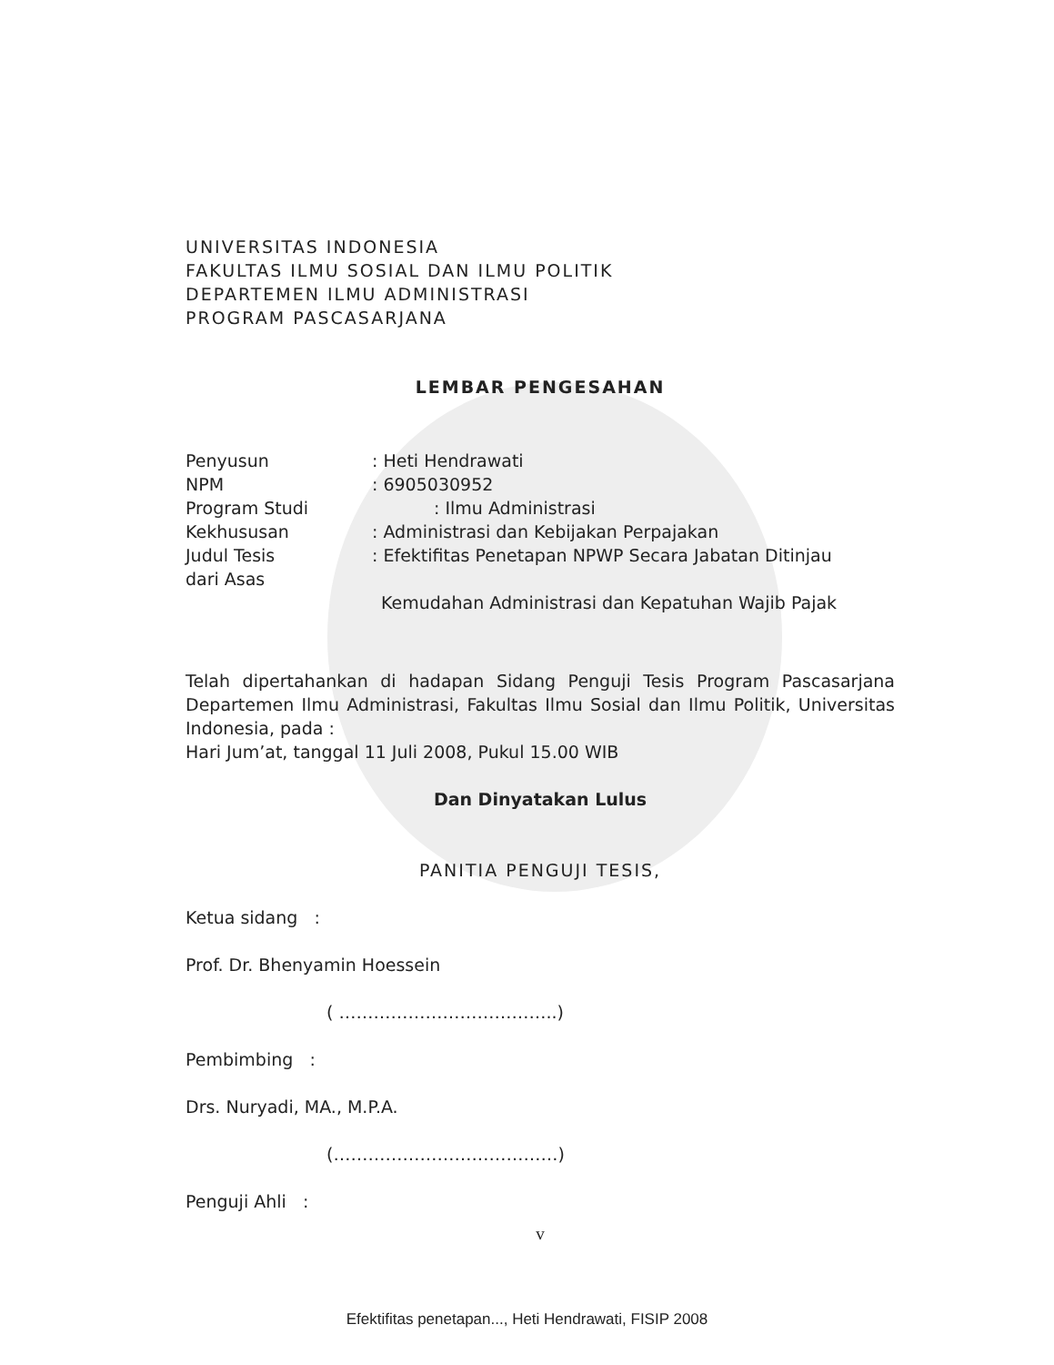UNIVERSITAS INDONESIA
FAKULTAS ILMU SOSIAL DAN ILMU POLITIK
DEPARTEMEN ILMU ADMINISTRASI
PROGRAM PASCASARJANA
LEMBAR PENGESAHAN
Penyusun: Heti Hendrawati
NPM: 6905030952
Program Studi: Ilmu Administrasi
Kekhususan: Administrasi dan Kebijakan Perpajakan
Judul Tesis: Efektifitas Penetapan NPWP Secara Jabatan Ditinjau
dari Asas
Kemudahan Administrasi dan Kepatuhan Wajib Pajak
Telah dipertahankan di hadapan Sidang Penguji Tesis Program Pascasarjana Departemen Ilmu Administrasi, Fakultas Ilmu Sosial dan Ilmu Politik, Universitas Indonesia, pada :
Hari Jum’at, tanggal 11 Juli 2008, Pukul 15.00 WIB
Dan Dinyatakan Lulus
PANITIA PENGUJI TESIS,
Ketua sidang :
Prof. Dr. Bhenyamin Hoessein
( ………………………………..)
Pembimbing :
Drs. Nuryadi, MA., M.P.A.
(…………………………………)
Penguji Ahli :
v
Efektifitas penetapan..., Heti Hendrawati, FISIP 2008